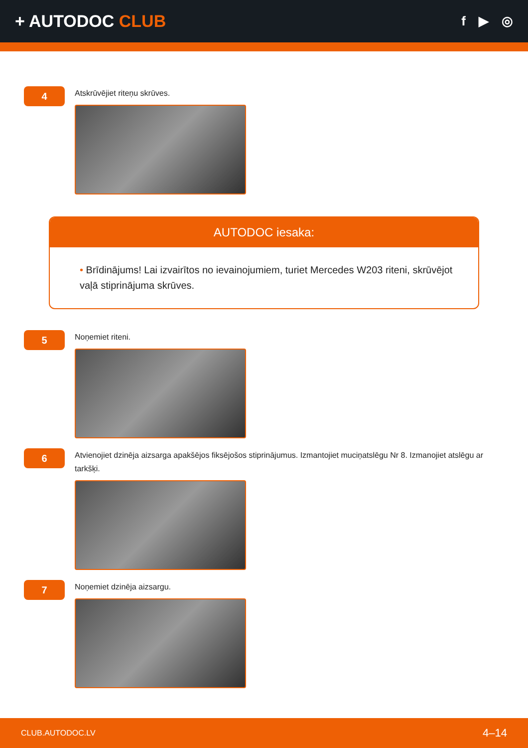+ AUTODOC CLUB
f ▶ ◎
4
Atskrūvējiet riteņu skrūves.
AUTODOC iesaka:
• Brīdinājums! Lai izvairītos no ievainojumiem, turiet Mercedes W203 riteni, skrūvējot vaļā stiprinājuma skrūves.
5
Noņemiet riteni.
6
Atvienojiet dzinēja aizsarga apakšējos fiksējošos stiprinājumus. Izmantojiet muciņatslēgu Nr 8. Izmanojiet atslēgu ar tarkšķi.
7
Noņemiet dzinēja aizsargu.
CLUB.AUTODOC.LV 4–14